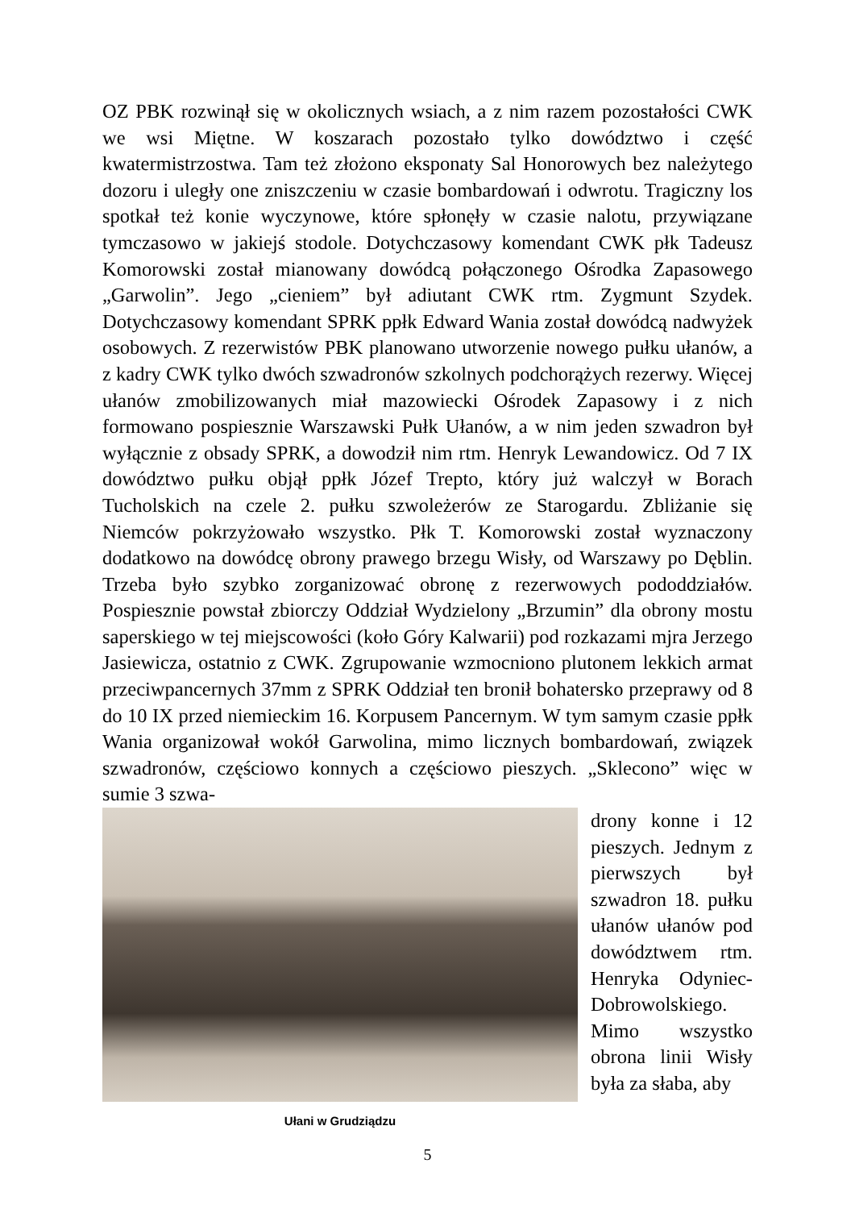OZ PBK rozwinął się w okolicznych wsiach, a z nim razem pozostałości CWK we wsi Miętne. W koszarach pozostało tylko dowództwo i część kwatermistrzostwa. Tam też złożono eksponaty Sal Honorowych bez należytego dozoru i uległy one zniszczeniu w czasie bombardowań i odwrotu. Tragiczny los spotkał też konie wyczynowe, które spłonęły w czasie nalotu, przywiązane tymczasowo w jakiejś stodole. Dotychczasowy komendant CWK płk Tadeusz Komorowski został mianowany dowódcą połączonego Ośrodka Zapasowego „Garwolin”. Jego „cieniem” był adiutant CWK rtm. Zygmunt Szydek. Dotychczasowy komendant SPRK ppłk Edward Wania został dowódcą nadwyżek osobowych. Z rezerwistów PBK planowano utworzenie nowego pułku ułanów, a z kadry CWK tylko dwóch szwadronów szkolnych podchorążych rezerwy. Więcej ułanów zmobilizowanych miał mazowiecki Ośrodek Zapasowy i z nich formowano pospiesznie Warszawski Pułk Ułanów, a w nim jeden szwadron był wyłącznie z obsady SPRK, a dowodził nim rtm. Henryk Lewandowicz. Od 7 IX dowództwo pułku objął ppłk Józef Trepto, który już walczył w Borach Tucholskich na czele 2. pułku szwoleżerów ze Starogardu. Zbliżanie się Niemców pokrzyżowało wszystko. Płk T. Komorowski został wyznaczony dodatkowo na dowódcę obrony prawego brzegu Wisły, od Warszawy po Dęblin. Trzeba było szybko zorganizować obronę z rezerwowych pododdziałów. Pospiesznie powstał zbiorczy Oddział Wydzielony „Brzumin” dla obrony mostu saperskiego w tej miejscowości (koło Góry Kalwarii) pod rozkazami mjra Jerzego Jasiewicza, ostatnio z CWK. Zgrupowanie wzmocniono plutonem lekkich armat przeciwpancernych 37mm z SPRK Oddział ten bronił bohatersko przeprawy od 8 do 10 IX przed niemieckim 16. Korpusem Pancernym. W tym samym czasie ppłk Wania organizował wokół Garwolina, mimo licznych bombardowań, związek szwadronów, częściowo konnych a częściowo pieszych. „Sklecono” więc w sumie 3 szwa-
Ułani w Grudziądzu
drony konne i 12 pieszych. Jednym z pierwszych był szwadron 18. pułku ułanów ułanów pod dowództwem rtm. Henryka Odyniec-Dobrowolskiego. Mimo wszystko obrona linii Wisły była za słaba, aby
5